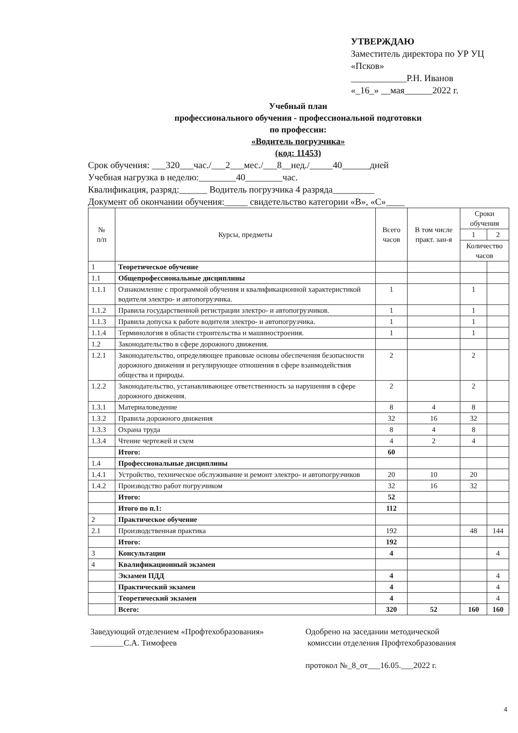УТВЕРЖДАЮ
Заместитель директора по УР УЦ «Псков»
____________Р.Н. Иванов
«_16_» __мая______2022 г.
Учебный план
профессионального обучения - профессиональной подготовки
по профессии:
«Водитель погрузчика»
(код: 11453)
Срок обучения: ___320___час./___2___мес./___8__нед./_____40______дней
Учебная нагрузка в неделю:________40________час.
Квалификация, разряд:______ Водитель погрузчика 4 разряда_________
Документ об окончании обучения:_____ свидетельство категории «В», «С»____
| № п/п | Курсы, предметы | Всего часов | В том числе практ. зан-я | Сроки обучения | |
| --- | --- | --- | --- | --- | --- |
| | | | | 1 | 2 |
| | | | | Количество часов | |
| 1 | Теоретическое обучение | | | | |
| 1.1 | Общепрофессиональные дисциплины | | | | |
| 1.1.1 | Ознакомление с программой обучения и квалификационной характеристикой водителя электро- и автопогрузчика. | 1 | | 1 | |
| 1.1.2 | Правила государственной регистрации электро- и автопогрузчиков. | 1 | | 1 | |
| 1.1.3 | Правила допуска к работе водителя электро- и автопогрузчика. | 1 | | 1 | |
| 1.1.4 | Терминология в области строительства и машиностроения. | 1 | | 1 | |
| 1.2 | Законодательство в сфере дорожного движения. | | | | |
| 1.2.1 | Законодательство, определяющее правовые основы обеспечения безопасности дорожного движения и регулирующее отношения в сфере взаимодействия общества и природы. | 2 | | 2 | |
| 1.2.2 | Законодательство, устанавливающее ответственность за нарушения в сфере дорожного движения. | 2 | | 2 | |
| 1.3.1 | Материаловедение | 8 | 4 | 8 | |
| 1.3.2 | Правила дорожного движения | 32 | 16 | 32 | |
| 1.3.3 | Охрана труда | 8 | 4 | 8 | |
| 1.3.4 | Чтение чертежей и схем | 4 | 2 | 4 | |
| | Итого: | 60 | | | |
| 1.4 | Профессиональные дисциплины | | | | |
| 1.4.1 | Устройство, техническое обслуживание и ремонт электро- и автопогрузчиков | 20 | 10 | 20 | |
| 1.4.2 | Производство работ погрузчиком | 32 | 16 | 32 | |
| | Итого: | 52 | | | |
| | Итого по п.1: | 112 | | | |
| 2 | Практическое обучение | | | | |
| 2.1 | Производственная практика | 192 | | 48 | 144 |
| | Итого: | 192 | | | |
| 3 | Консультации | 4 | | | 4 |
| 4 | Квалификационный экзамен | | | | |
| | Экзамен ПДД | 4 | | | 4 |
| | Практический экзамен | 4 | | | 4 |
| | Теоретический экзамен | 4 | | | 4 |
| | Всего: | 320 | 52 | 160 | 160 |
Заведующий отделением «Профтехобразования»
________С.А. Тимофеев
Одобрено на заседании методической
комиссии отделения Профтехобразования
протокол №_8_от___16.05.___2022 г.
4